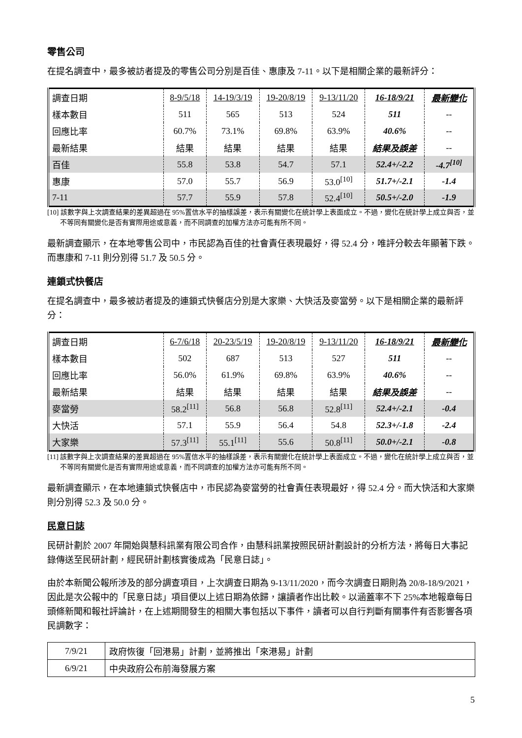零售公司
在提名調查中，最多被訪者提及的零售公司分別是百佳、惠康及 7-11。以下是相關企業的最新評分：
| 調查日期 | 8-9/5/18 | 14-19/3/19 | 19-20/8/19 | 9-13/11/20 | 16-18/9/21 | 最新變化 |
| 樣本數目 | 511 | 565 | 513 | 524 | 511 | -- |
| 回應比率 | 60.7% | 73.1% | 69.8% | 63.9% | 40.6% | -- |
| 最新結果 | 結果 | 結果 | 結果 | 結果 | 結果及誤差 | -- |
| 百佳 | 55.8 | 53.8 | 54.7 | 57.1 | 52.4+/-2.2 | -4.7<sup>[10]</sup> |
| 惠康 | 57.0 | 55.7 | 56.9 | 53.0<sup>[10]</sup> | 51.7+/-2.1 | -1.4 |
| 7-11 | 57.7 | 55.9 | 57.8 | 52.4<sup>[10]</sup> | 50.5+/-2.0 | -1.9 |
[10] 該數字與上次調查結果的差異超過在 95%置信水平的抽樣誤差，表示有關變化在統計學上表面成立。不過，變化在統計學上成立與否，並不等同有關變化是否有實際用途或意義，而不同調查的加權方法亦可能有所不同。
最新調查顯示，在本地零售公司中，市民認為百佳的社會責任表現最好，得 52.4 分，唯評分較去年顯著下跌。而惠康和 7-11 則分別得 51.7 及 50.5 分。
連鎖式快餐店
在提名調查中，最多被訪者提及的連鎖式快餐店分別是大家樂、大快活及麥當勞。以下是相關企業的最新評分：
| 調查日期 | 6-7/6/18 | 20-23/5/19 | 19-20/8/19 | 9-13/11/20 | 16-18/9/21 | 最新變化 |
| 樣本數目 | 502 | 687 | 513 | 527 | 511 | -- |
| 回應比率 | 56.0% | 61.9% | 69.8% | 63.9% | 40.6% | -- |
| 最新結果 | 結果 | 結果 | 結果 | 結果 | 結果及誤差 | -- |
| 麥當勞 | 58.2<sup>[11]</sup> | 56.8 | 56.8 | 52.8<sup>[11]</sup> | 52.4+/-2.1 | -0.4 |
| 大快活 | 57.1 | 55.9 | 56.4 | 54.8 | 52.3+/-1.8 | -2.4 |
| 大家樂 | 57.3<sup>[11]</sup> | 55.1<sup>[11]</sup> | 55.6 | 50.8<sup>[11]</sup> | 50.0+/-2.1 | -0.8 |
[11] 該數字與上次調查結果的差異超過在 95%置信水平的抽樣誤差，表示有關變化在統計學上表面成立。不過，變化在統計學上成立與否，並不等同有關變化是否有實際用途或意義，而不同調查的加權方法亦可能有所不同。
最新調查顯示，在本地連鎖式快餐店中，市民認為麥當勞的社會責任表現最好，得 52.4 分。而大快活和大家樂則分別得 52.3 及 50.0 分。
民意日誌
民研計劃於 2007 年開始與慧科訊業有限公司合作，由慧科訊業按照民研計劃設計的分析方法，將每日大事記錄傳送至民研計劃，經民研計劃核實後成為「民意日誌」。
由於本新聞公報所涉及的部分調查項目，上次調查日期為 9-13/11/2020，而今次調查日期則為 20/8-18/9/2021，因此是次公報中的「民意日誌」項目便以上述日期為依歸，讓讀者作出比較。以涵蓋率不下 25%本地報章每日頭條新聞和報社評論計，在上述期間發生的相關大事包括以下事件，讀者可以自行判斷有關事件有否影響各項民調數字：
| 7/9/21 | 政府恢復「回港易」計劃，並將推出「來港易」計劃 |
| 6/9/21 | 中央政府公布前海發展方案 |
5